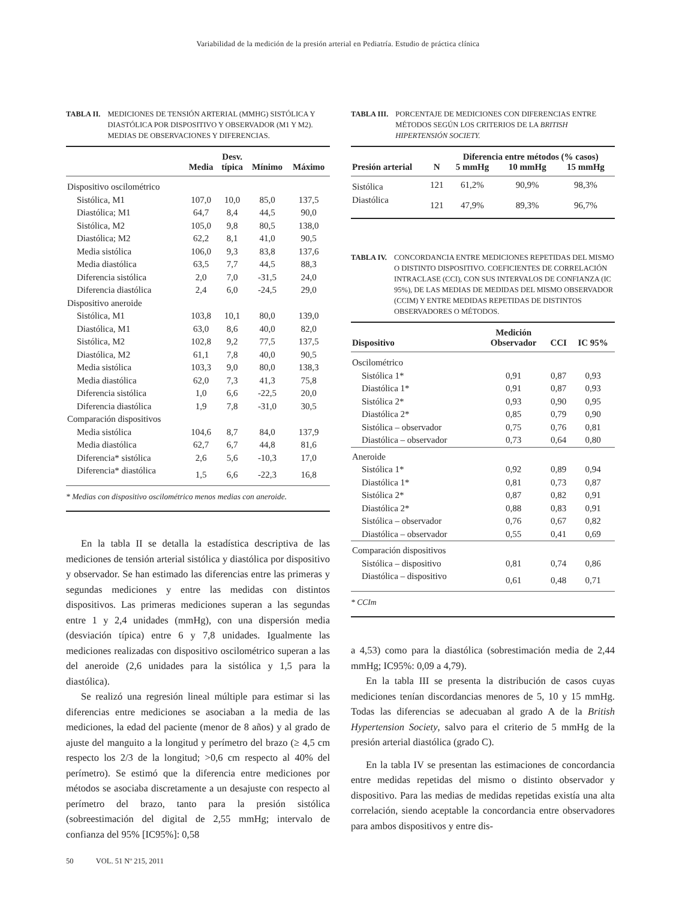Variabilidad de la medición de la presión arterial en Pediatría. Estudio de práctica clínica
TABLA II. MEDICIONES DE TENSIÓN ARTERIAL (MMHG) SISTÓLICA Y DIASTÓLICA POR DISPOSITIVO Y OBSERVADOR (M1 Y M2). MEDIAS DE OBSERVACIONES Y DIFERENCIAS.
| | Media | Desv. típica | Mínimo | Máximo |
| --- | --- | --- | --- | --- |
| Dispositivo oscilométrico | | | | |
| Sistólica, M1 | 107,0 | 10,0 | 85,0 | 137,5 |
| Diastólica; M1 | 64,7 | 8,4 | 44,5 | 90,0 |
| Sistólica, M2 | 105,0 | 9,8 | 80,5 | 138,0 |
| Diastólica; M2 | 62,2 | 8,1 | 41,0 | 90,5 |
| Media sistólica | 106,0 | 9,3 | 83,8 | 137,6 |
| Media diastólica | 63,5 | 7,7 | 44,5 | 88,3 |
| Diferencia sistólica | 2,0 | 7,0 | -31,5 | 24,0 |
| Diferencia diastólica | 2,4 | 6,0 | -24,5 | 29,0 |
| Dispositivo aneroide | | | | |
| Sistólica, M1 | 103,8 | 10,1 | 80,0 | 139,0 |
| Diastólica, M1 | 63,0 | 8,6 | 40,0 | 82,0 |
| Sistólica, M2 | 102,8 | 9,2 | 77,5 | 137,5 |
| Diastólica, M2 | 61,1 | 7,8 | 40,0 | 90,5 |
| Media sistólica | 103,3 | 9,0 | 80,0 | 138,3 |
| Media diastólica | 62,0 | 7,3 | 41,3 | 75,8 |
| Diferencia sistólica | 1,0 | 6,6 | -22,5 | 20,0 |
| Diferencia diastólica | 1,9 | 7,8 | -31,0 | 30,5 |
| Comparación dispositivos | | | | |
| Media sistólica | 104,6 | 8,7 | 84,0 | 137,9 |
| Media diastólica | 62,7 | 6,7 | 44,8 | 81,6 |
| Diferencia* sistólica | 2,6 | 5,6 | -10,3 | 17,0 |
| Diferencia* diastólica | 1,5 | 6,6 | -22,3 | 16,8 |
| * Medias con dispositivo oscilométrico menos medias con aneroide. | | | | |
En la tabla II se detalla la estadística descriptiva de las mediciones de tensión arterial sistólica y diastólica por dispositivo y observador. Se han estimado las diferencias entre las primeras y segundas mediciones y entre las medidas con distintos dispositivos. Las primeras mediciones superan a las segundas entre 1 y 2,4 unidades (mmHg), con una dispersión media (desviación típica) entre 6 y 7,8 unidades. Igualmente las mediciones realizadas con dispositivo oscilométrico superan a las del aneroide (2,6 unidades para la sistólica y 1,5 para la diastólica).
Se realizó una regresión lineal múltiple para estimar si las diferencias entre mediciones se asociaban a la media de las mediciones, la edad del paciente (menor de 8 años) y al grado de ajuste del manguito a la longitud y perímetro del brazo (≥ 4,5 cm respecto los 2/3 de la longitud; >0,6 cm respecto al 40% del perímetro). Se estimó que la diferencia entre mediciones por métodos se asociaba discretamente a un desajuste con respecto al perímetro del brazo, tanto para la presión sistólica (sobreestimación del digital de 2,55 mmHg; intervalo de confianza del 95% [IC95%]: 0,58
TABLA III. PORCENTAJE DE MEDICIONES CON DIFERENCIAS ENTRE MÉTODOS SEGÚN LOS CRITERIOS DE LA BRITISH HIPERTENSIÓN SOCIETY.
| | | Diferencia entre métodos (% casos) | | |
| --- | --- | --- | --- | --- |
| Presión arterial | N | 5 mmHg | 10 mmHg | 15 mmHg |
| Sistólica | 121 | 61,2% | 90,9% | 98,3% |
| Diastólica | 121 | 47,9% | 89,3% | 96,7% |
TABLA IV. CONCORDANCIA ENTRE MEDICIONES REPETIDAS DEL MISMO O DISTINTO DISPOSITIVO. COEFICIENTES DE CORRELACIÓN INTRACLASE (CCI), CON SUS INTERVALOS DE CONFIANZA (IC 95%), DE LAS MEDIAS DE MEDIDAS DEL MISMO OBSERVADOR (CCIM) Y ENTRE MEDIDAS REPETIDAS DE DISTINTOS OBSERVADORES O MÉTODOS.
| Dispositivo | Medición Observador | CCI | IC 95% |
| --- | --- | --- | --- |
| Oscilométrico | | | |
| Sistólica 1* | 0,91 | 0,87 | 0,93 |
| Diastólica 1* | 0,91 | 0,87 | 0,93 |
| Sistólica 2* | 0,93 | 0,90 | 0,95 |
| Diastólica 2* | 0,85 | 0,79 | 0,90 |
| Sistólica – observador | 0,75 | 0,76 | 0,81 |
| Diastólica – observador | 0,73 | 0,64 | 0,80 |
| Aneroide | | | |
| Sistólica 1* | 0,92 | 0,89 | 0,94 |
| Diastólica 1* | 0,81 | 0,73 | 0,87 |
| Sistólica 2* | 0,87 | 0,82 | 0,91 |
| Diastólica 2* | 0,88 | 0,83 | 0,91 |
| Sistólica – observador | 0,76 | 0,67 | 0,82 |
| Diastólica – observador | 0,55 | 0,41 | 0,69 |
| Comparación dispositivos | | | |
| Sistólica – dispositivo | 0,81 | 0,74 | 0,86 |
| Diastólica – dispositivo | 0,61 | 0,48 | 0,71 |
| * CCIm | | | |
a 4,53) como para la diastólica (sobrestimación media de 2,44 mmHg; IC95%: 0,09 a 4,79).
En la tabla III se presenta la distribución de casos cuyas mediciones tenían discordancias menores de 5, 10 y 15 mmHg. Todas las diferencias se adecuaban al grado A de la British Hypertension Society, salvo para el criterio de 5 mmHg de la presión arterial diastólica (grado C).
En la tabla IV se presentan las estimaciones de concordancia entre medidas repetidas del mismo o distinto observador y dispositivo. Para las medias de medidas repetidas existía una alta correlación, siendo aceptable la concordancia entre observadores para ambos dispositivos y entre dis-
50 VOL. 51 Nº 215, 2011